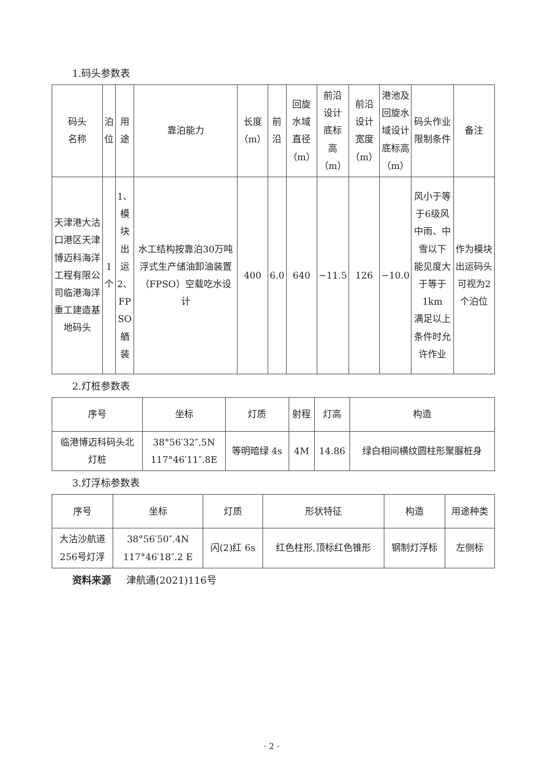1.码头参数表
| 码头 名称 | 泊 位 | 用 途 | 靠泊能力 | 长度 （m） | 前 沿 | 回旋 水域 直径 （m） | 前沿 设计 底标 高 （m） | 前沿 设计 宽度 （m） | 港池及 回旋水 域设计 底标高 （m） | 码头作业限制条件 | 备注 |
| --- | --- | --- | --- | --- | --- | --- | --- | --- | --- | --- | --- |
| 天津港大沽口港区天津博迈科海洋工程有限公司临港海洋重工建造基地码头 | 1 个 | 1、 模 块 出 运 2、 FP SO 舾 装 | 水工结构按靠泊30万吨浮式生产储油卸油装置（FPSO）空载吃水设计 | 400 | 6.0 | 640 | −11.5 | 126 | −10.0 | 风小于等于6级风 中雨、中雪以下 能见度大于等于 1km 满足以上条件时允许作业 | 作为模块出运码头可视为2个泊位 |
2.灯桩参数表
| 序号 | 坐标 | 灯质 | 射程 | 灯高 | 构造 |
| --- | --- | --- | --- | --- | --- |
| 临港博迈科码头北 灯桩 | 38°56′32″.5N 117°46′11″.8E | 等明暗绿 4s | 4M | 14.86 | 绿白相间横纹圆柱形聚脲桩身 |
3.灯浮标参数表
| 序号 | 坐标 | 灯质 | 形状特征 | 构造 | 用途种类 |
| --- | --- | --- | --- | --- | --- |
| 大沽沙航道 256号灯浮 | 38°56′50″.4N 117°46′18″.2 E | 闪(2)红 6s | 红色柱形,顶标红色锥形 | 钢制灯浮标 | 左侧标 |
资料来源 津航通(2021)116号
· 2 ·